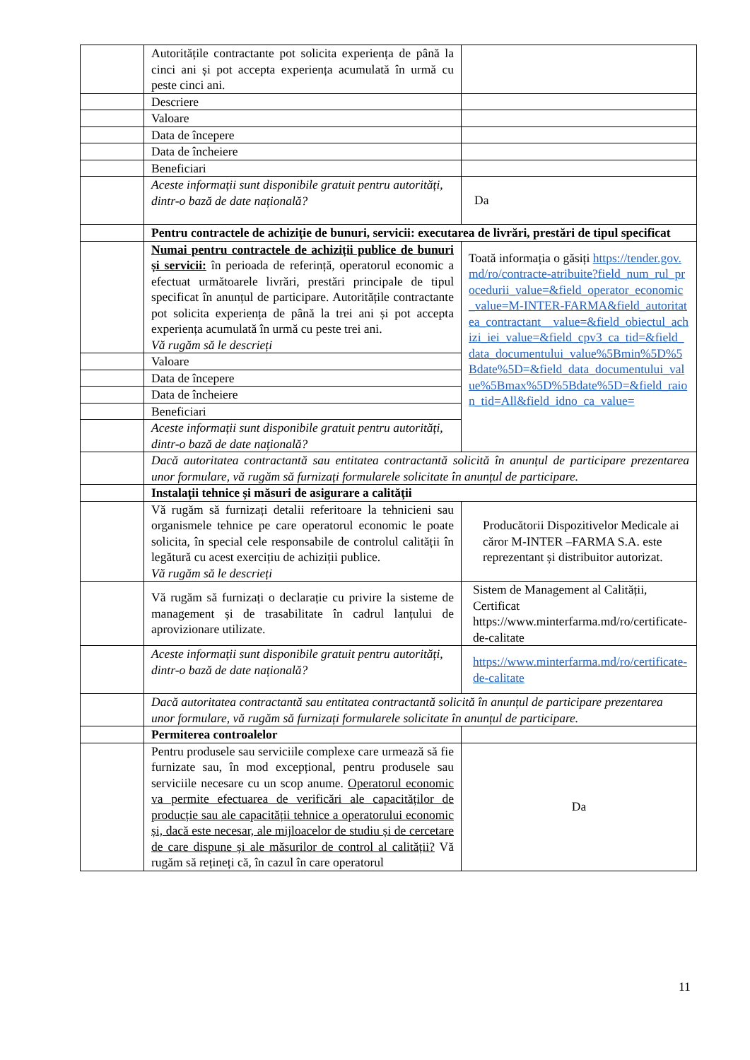| | Autoritățile contractante pot solicita experiența de până la cinci ani și pot accepta experiența acumulată în urmă cu peste cinci ani. | |
| | Descriere | |
| | Valoare | |
| | Data de începere | |
| | Data de încheiere | |
| | Beneficiari | |
| | Aceste informații sunt disponibile gratuit pentru autorități, dintr-o bază de date națională? | Da |
| | Pentru contractele de achiziție de bunuri, servicii: executarea de livrări, prestări de tipul specificat | |
| | Numai pentru contractele de achiziții publice de bunuri și servicii: în perioada de referință, operatorul economic a efectuat următoarele livrări, prestări principale de tipul specificat în anunțul de participare. Autoritățile contractante pot solicita experiența de până la trei ani și pot accepta experiența acumulată în urmă cu peste trei ani. Vă rugăm să le descrieți | Toată informația o găsiți https://tender.gov.md/ro/contracte-atribuite?field_num_rul_procedurii_value=&field_operator_economic_value=M-INTER-FARMA&field_autoritatea_contractant__value=&field_obiectul_achizi_iei_value=&field_cpv3_ca_tid=&field_data_documentului_value%5Bmin%5D%5Bdate%5D=&field_data_documentului_value%5Bmax%5D%5Bdate%5D=&field_raion_tid=All&field_idno_ca_value= |
| | Valoare | |
| | Data de începere | |
| | Data de încheiere | |
| | Beneficiari | |
| | Aceste informații sunt disponibile gratuit pentru autorități, dintr-o bază de date națională? | |
| | Dacă autoritatea contractantă sau entitatea contractantă solicită în anunțul de participare prezentarea unor formulare, vă rugăm să furnizați formularele solicitate în anunțul de participare. | |
| | Instalații tehnice și măsuri de asigurare a calității | |
| | Vă rugăm să furnizați detalii referitoare la tehnicieni sau organismele tehnice pe care operatorul economic le poate solicita, în special cele responsabile de controlul calității în legătură cu acest exercițiu de achiziții publice. Vă rugăm să le descrieți | Producătorii Dispozitivelor Medicale ai căror M-INTER –FARMA S.A. este reprezentant și distribuitor autorizat. |
| | Vă rugăm să furnizați o declarație cu privire la sisteme de management și de trasabilitate în cadrul lanțului de aprovizionare utilizate. | Sistem de Management al Calității, Certificat https://www.minterfarma.md/ro/certificate-de-calitate |
| | Aceste informații sunt disponibile gratuit pentru autorități, dintr-o bază de date națională? | https://www.minterfarma.md/ro/certificate-de-calitate |
| | Dacă autoritatea contractantă sau entitatea contractantă solicită în anunțul de participare prezentarea unor formulare, vă rugăm să furnizați formularele solicitate în anunțul de participare. | |
| | Permiterea controalelor | |
| | Pentru produsele sau serviciile complexe care urmează să fie furnizate sau, în mod excepțional, pentru produsele sau serviciile necesare cu un scop anume. Operatorul economic va permite efectuarea de verificări ale capacităților de producție sau ale capacității tehnice a operatorului economic și, dacă este necesar, ale mijloacelor de studiu și de cercetare de care dispune și ale măsurilor de control al calității? Vă rugăm să rețineți că, în cazul în care operatorul | Da |
11